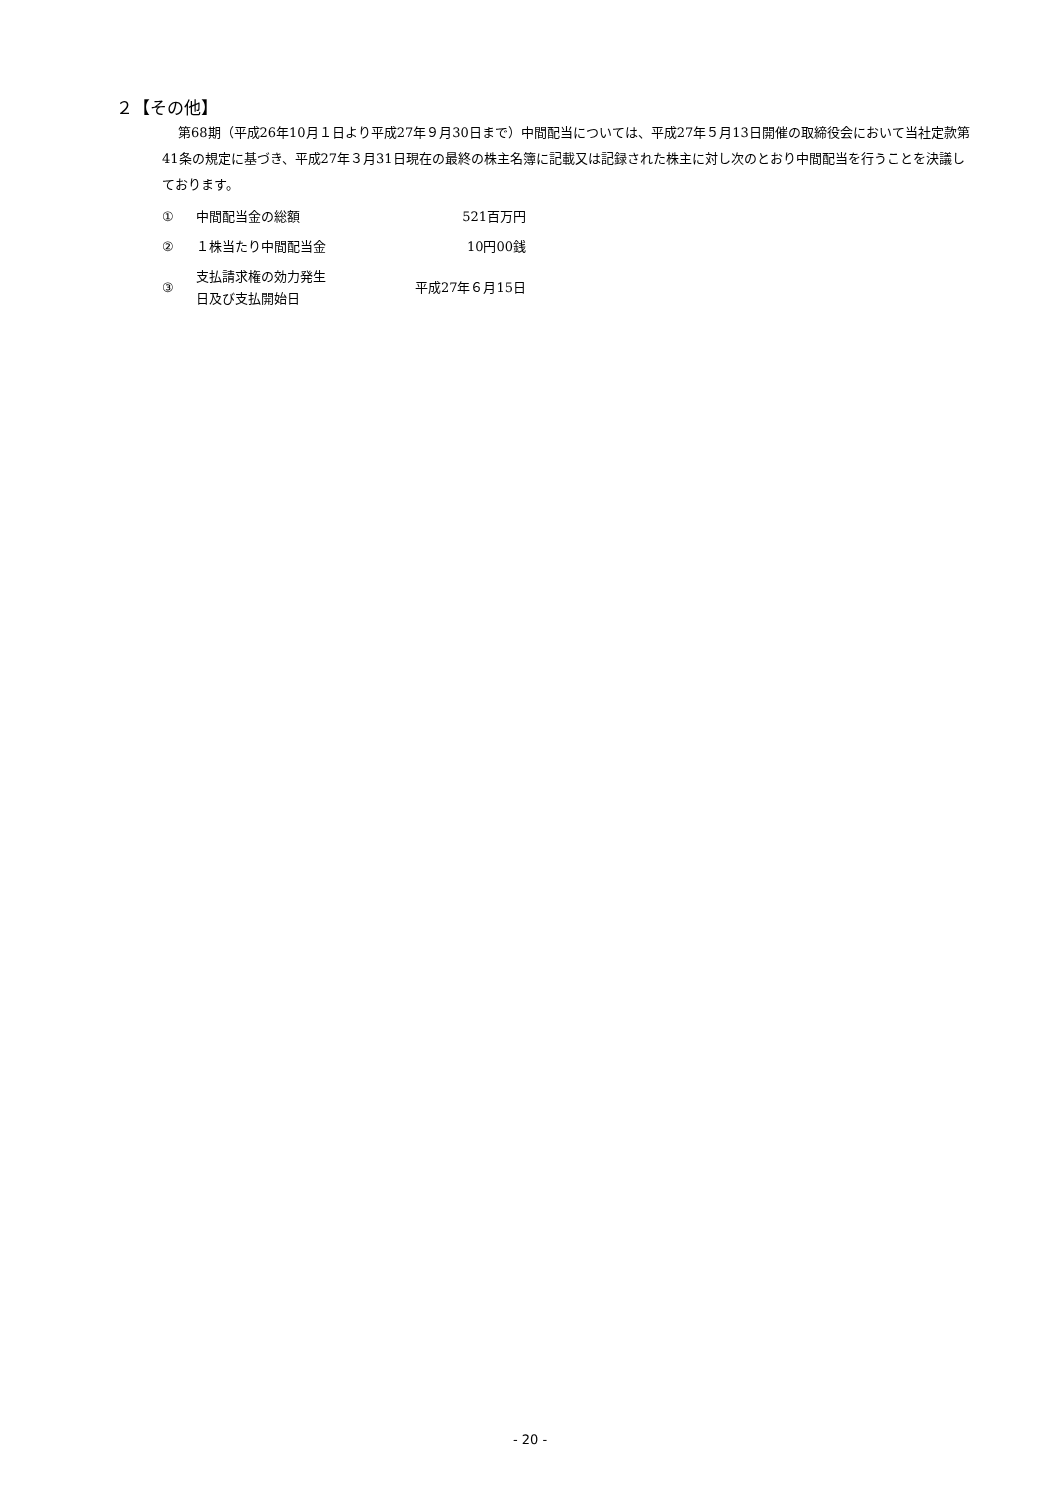２【その他】
第68期（平成26年10月１日より平成27年９月30日まで）中間配当については、平成27年５月13日開催の取締役会において当社定款第41条の規定に基づき、平成27年３月31日現在の最終の株主名簿に記載又は記録された株主に対し次のとおり中間配当を行うことを決議しております。
| ① | 中間配当金の総額 | 521百万円 |
| ② | １株当たり中間配当金 | 10円00銭 |
| ③ | 支払請求権の効力発生 日及び支払開始日 | 平成27年６月15日 |
- 20 -